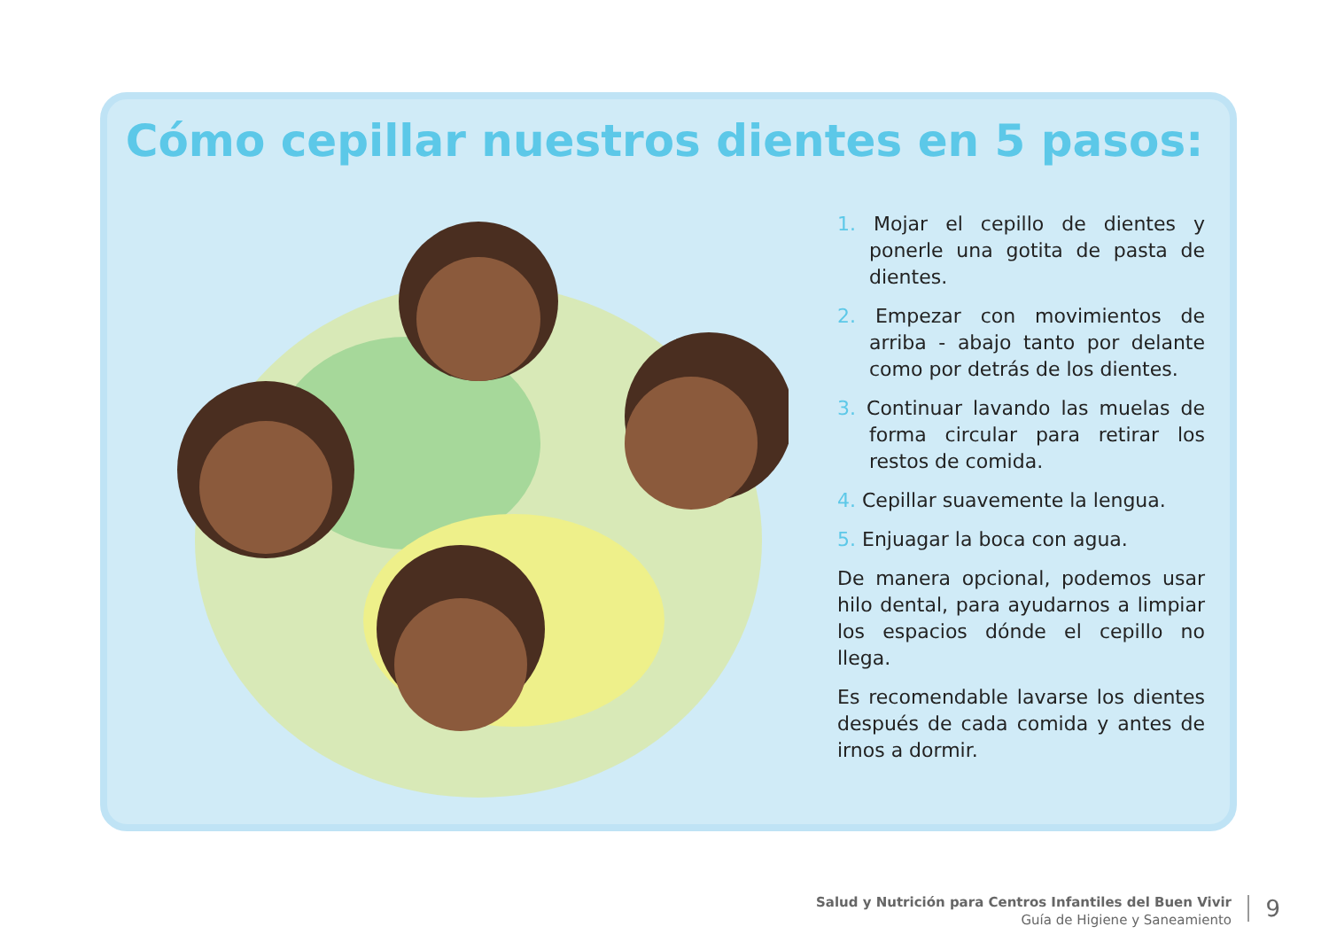Cómo cepillar nuestros dientes en 5 pasos:
1. Mojar el cepillo de dientes y ponerle una gotita de pasta de dientes.
2. Empezar con movimientos de arriba - abajo tanto por delante como por detrás de los dientes.
3. Continuar lavando las muelas de forma circular para retirar los restos de comida.
4. Cepillar suavemente la lengua.
5. Enjuagar la boca con agua.
De manera opcional, podemos usar hilo dental, para ayudarnos a limpiar los espacios dónde el cepillo no llega.
Es recomendable lavarse los dientes después de cada comida y antes de irnos a dormir.
Salud y Nutrición para Centros Infantiles del Buen Vivir
Guía de Higiene y Saneamiento
9